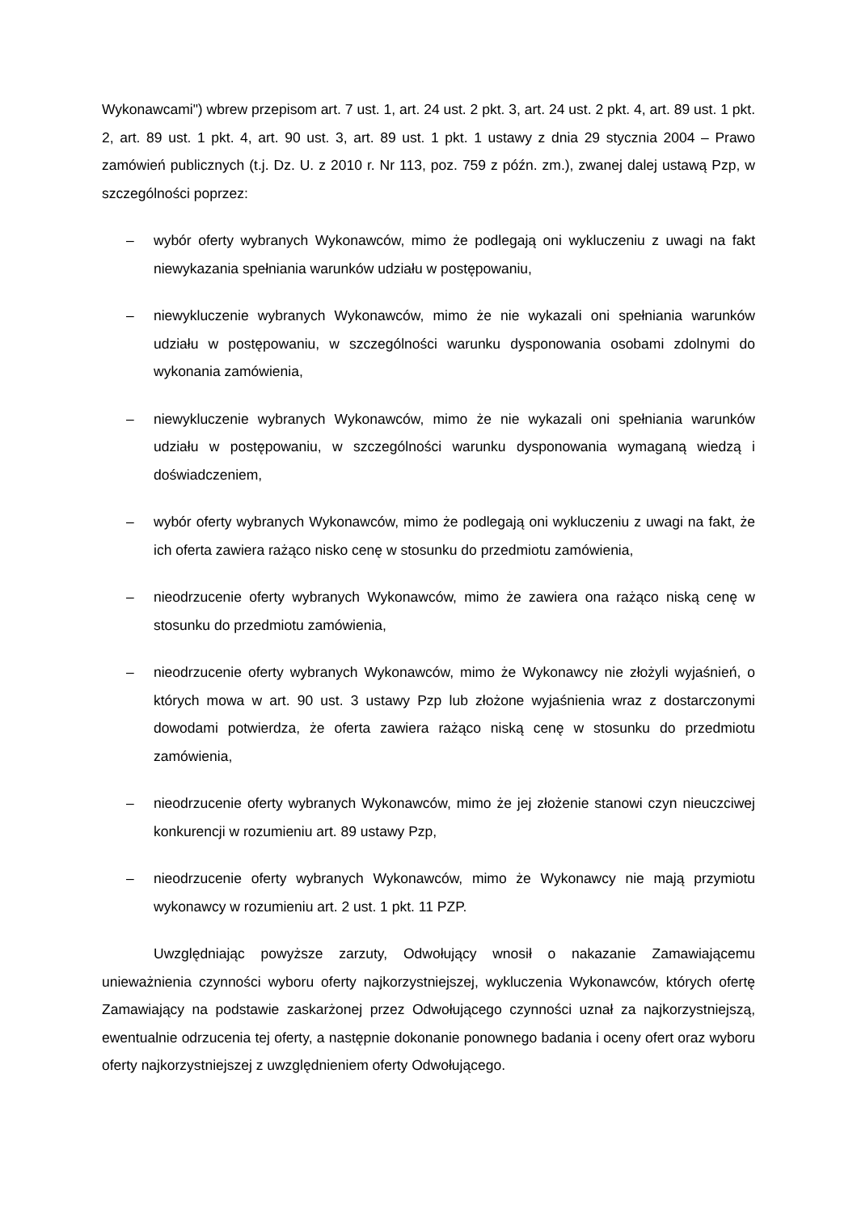Wykonawcami") wbrew przepisom art. 7 ust. 1, art. 24 ust. 2 pkt. 3, art. 24 ust. 2 pkt. 4, art. 89 ust. 1 pkt. 2, art. 89 ust. 1 pkt. 4, art. 90 ust. 3, art. 89 ust. 1 pkt. 1 ustawy z dnia 29 stycznia 2004 – Prawo zamówień publicznych (t.j. Dz. U. z 2010 r. Nr 113, poz. 759 z późn. zm.), zwanej dalej ustawą Pzp, w szczególności poprzez:
– wybór oferty wybranych Wykonawców, mimo że podlegają oni wykluczeniu z uwagi na fakt niewykazania spełniania warunków udziału w postępowaniu,
– niewykluczenie wybranych Wykonawców, mimo że nie wykazali oni spełniania warunków udziału w postępowaniu, w szczególności warunku dysponowania osobami zdolnymi do wykonania zamówienia,
– niewykluczenie wybranych Wykonawców, mimo że nie wykazali oni spełniania warunków udziału w postępowaniu, w szczególności warunku dysponowania wymaganą wiedzą i doświadczeniem,
– wybór oferty wybranych Wykonawców, mimo że podlegają oni wykluczeniu z uwagi na fakt, że ich oferta zawiera rażąco nisko cenę w stosunku do przedmiotu zamówienia,
– nieodrzucenie oferty wybranych Wykonawców, mimo że zawiera ona rażąco niską cenę w stosunku do przedmiotu zamówienia,
– nieodrzucenie oferty wybranych Wykonawców, mimo że Wykonawcy nie złożyli wyjaśnień, o których mowa w art. 90 ust. 3 ustawy Pzp lub złożone wyjaśnienia wraz z dostarczonymi dowodami potwierdza, że oferta zawiera rażąco niską cenę w stosunku do przedmiotu zamówienia,
– nieodrzucenie oferty wybranych Wykonawców, mimo że jej złożenie stanowi czyn nieuczciwej konkurencji w rozumieniu art. 89 ustawy Pzp,
– nieodrzucenie oferty wybranych Wykonawców, mimo że Wykonawcy nie mają przymiotu wykonawcy w rozumieniu art. 2 ust. 1 pkt. 11 PZP.
Uwzględniając powyższe zarzuty, Odwołujący wnosił o nakazanie Zamawiającemu unieważnienia czynności wyboru oferty najkorzystniejszej, wykluczenia Wykonawców, których ofertę Zamawiający na podstawie zaskarżonej przez Odwołującego czynności uznał za najkorzystniejszą, ewentualnie odrzucenia tej oferty, a następnie dokonanie ponownego badania i oceny ofert oraz wyboru oferty najkorzystniejszej z uwzględnieniem oferty Odwołującego.